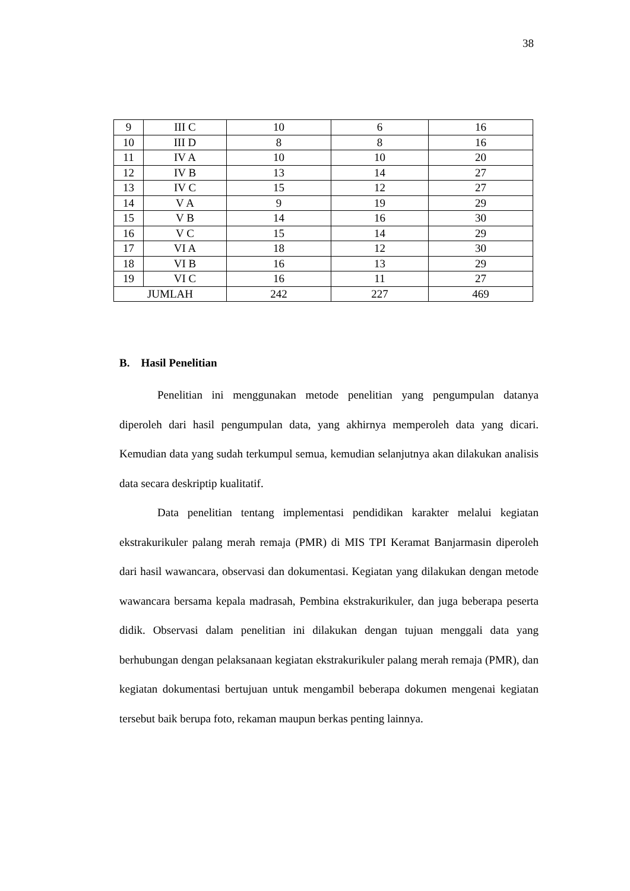38
| 9 | III C | 10 | 6 | 16 |
| 10 | III D | 8 | 8 | 16 |
| 11 | IV A | 10 | 10 | 20 |
| 12 | IV B | 13 | 14 | 27 |
| 13 | IV C | 15 | 12 | 27 |
| 14 | V A | 9 | 19 | 29 |
| 15 | V B | 14 | 16 | 30 |
| 16 | V C | 15 | 14 | 29 |
| 17 | VI A | 18 | 12 | 30 |
| 18 | VI B | 16 | 13 | 29 |
| 19 | VI C | 16 | 11 | 27 |
| JUMLAH | | 242 | 227 | 469 |
B. Hasil Penelitian
Penelitian ini menggunakan metode penelitian yang pengumpulan datanya diperoleh dari hasil pengumpulan data, yang akhirnya memperoleh data yang dicari. Kemudian data yang sudah terkumpul semua, kemudian selanjutnya akan dilakukan analisis data secara deskriptip kualitatif.
Data penelitian tentang implementasi pendidikan karakter melalui kegiatan ekstrakurikuler palang merah remaja (PMR) di MIS TPI Keramat Banjarmasin diperoleh dari hasil wawancara, observasi dan dokumentasi. Kegiatan yang dilakukan dengan metode wawancara bersama kepala madrasah, Pembina ekstrakurikuler, dan juga beberapa peserta didik. Observasi dalam penelitian ini dilakukan dengan tujuan menggali data yang berhubungan dengan pelaksanaan kegiatan ekstrakurikuler palang merah remaja (PMR), dan kegiatan dokumentasi bertujuan untuk mengambil beberapa dokumen mengenai kegiatan tersebut baik berupa foto, rekaman maupun berkas penting lainnya.